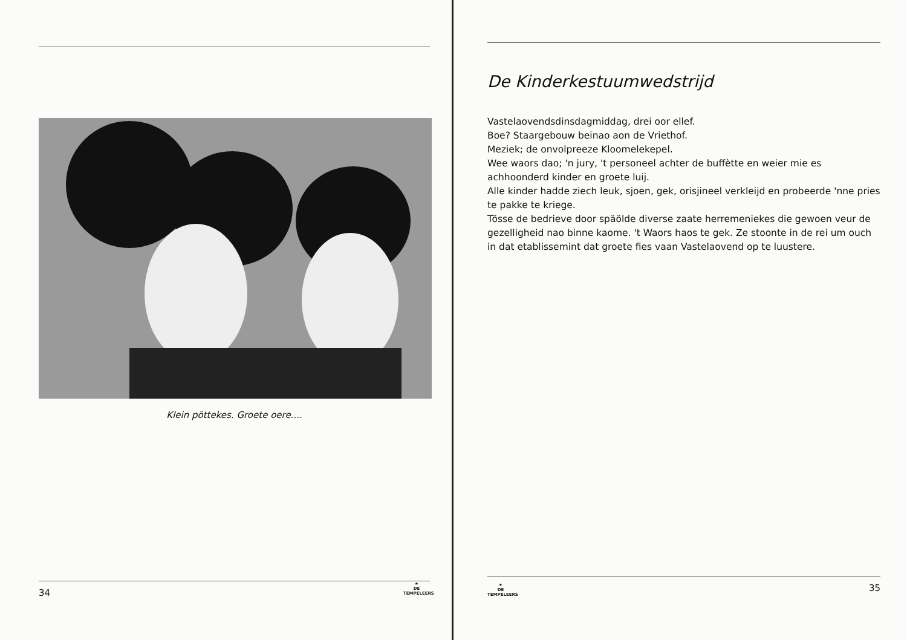Klein pöttekes. Groete oere....
34
★
DE TEMPELEERS
De Kinderkestuumwedstrijd
Vastelaovendsdinsdagmiddag, drei oor ellef.
Boe? Staargebouw beinao aon de Vriethof.
Meziek; de onvolpreeze Kloomelekepel.
Wee waors dao; 'n jury, 't personeel achter de buffètte en weier mie es achhoonderd kinder en groete luij.
Alle kinder hadde ziech leuk, sjoen, gek, orisjineel verkleijd en probeerde 'nne pries te pakke te kriege.
Tösse de bedrieve door späölde diverse zaate herremeniekes die gewoen veur de gezelligheid nao binne kaome. 't Waors haos te gek. Ze stoonte in de rei um ouch in dat etablissemint dat groete fies vaan Vastelaovend op te luustere.
★
DE TEMPELEERS
35